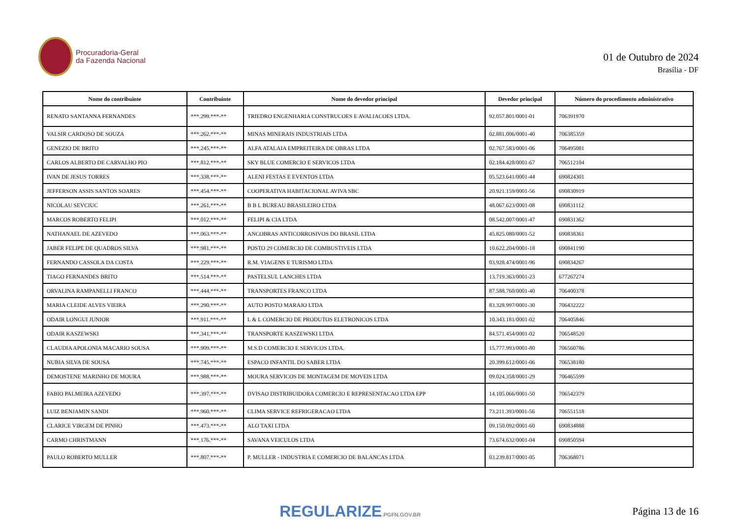Procuradoria-Geral
da Fazenda Nacional
01 de Outubro de 2024
Brasília - DF
| Nome do contribuinte | Contribuinte | Nome do devedor principal | Devedor principal | Número do procedimento administrativo |
| --- | --- | --- | --- | --- |
| RENATO SANTANNA FERNANDES | ***.299.***-** | TRIEDRO ENGENHARIA CONSTRUCOES E AVALIACOES LTDA. | 92.057.801/0001-01 | 706391970 |
| VALSIR CARDOSO DE SOUZA | ***.262.***-** | MINAS MINERAIS INDUSTRIAIS LTDA | 02.881.006/0001-40 | 706385359 |
| GENEZIO DE BRITO | ***.245.***-** | ALFA ATALAIA EMPREITEIRA DE OBRAS LTDA | 02.767.583/0001-06 | 706495081 |
| CARLOS ALBERTO DE CARVALHO PIO | ***.812.***-** | SKY BLUE COMERCIO E SERVICOS LTDA | 02.184.428/0001-67 | 706512104 |
| IVAN DE JESUS TORRES | ***.338.***-** | ALENI FESTAS E EVENTOS LTDA | 05.523.641/0001-44 | 690824301 |
| JEFFERSON ASSIS SANTOS SOARES | ***.454.***-** | COOPERATIVA HABITACIONAL AVIVA SBC | 20.921.159/0001-56 | 690830919 |
| NICOLAU SEVCIUC | ***.261.***-** | B B L BUREAU BRASILEIRO LTDA | 48.067.623/0001-08 | 690831112 |
| MARCOS ROBERTO FELIPI | ***.012.***-** | FELIPI & CIA LTDA | 08.542.007/0001-47 | 690831362 |
| NATHANAEL DE AZEVEDO | ***.063.***-** | ANCOBRAS ANTICORROSIVOS DO BRASIL LTDA | 45.825.080/0001-52 | 690838361 |
| JABER FELIPE DE QUADROS SILVA | ***.981.***-** | POSTO 29 COMERCIO DE COMBUSTIVEIS LTDA | 10.622.204/0001-18 | 690841190 |
| FERNANDO CASSOLA DA COSTA | ***.229.***-** | R.M. VIAGENS E TURISMO LTDA | 03.928.474/0001-96 | 690834267 |
| TIAGO FERNANDES BRITO | ***.514.***-** | PASTELSUL LANCHES LTDA | 13.719.363/0001-23 | 677267274 |
| ORVALINA RAMPANELLI FRANCO | ***.444.***-** | TRANSPORTES FRANCO LTDA | 87.588.760/0001-40 | 706400378 |
| MARIA CLEIDE ALVES VIEIRA | ***.290.***-** | AUTO POSTO MARAJO LTDA | 83.328.997/0001-30 | 706432222 |
| ODAIR LONGUI JUNIOR | ***.911.***-** | L & L COMERCIO DE PRODUTOS ELETRONICOS LTDA | 10.343.181/0001-02 | 706405846 |
| ODAIR KASZEWSKI | ***.341.***-** | TRANSPORTE KASZEWSKI LTDA | 84.571.454/0001-02 | 706548520 |
| CLAUDIA APOLONIA MACARIO SOUSA | ***.909.***-** | M.S.D COMERCIO E SERVICOS LTDA. | 15.777.993/0001-80 | 706560786 |
| NUBIA SILVA DE SOUSA | ***.745.***-** | ESPACO INFANTIL DO SABER LTDA | 20.399.612/0001-06 | 706538180 |
| DEMOSTENE MARINHO DE MOURA | ***.988.***-** | MOURA SERVICOS DE MONTAGEM DE MOVEIS LTDA | 09.024.358/0001-29 | 706465599 |
| FABIO PALMEIRA AZEVEDO | ***.397.***-** | DVISAO DISTRIBUIDORA COMERCIO E REPRESENTACAO LTDA EPP | 14.105.066/0001-50 | 706542379 |
| LUIZ BENJAMIN SANDI | ***.960.***-** | CLIMA SERVICE REFRIGERACAO LTDA | 73.211.393/0001-56 | 706551518 |
| CLARICE VIRGEM DE PINHO | ***.473.***-** | ALO TAXI LTDA | 09.150.092/0001-60 | 690834888 |
| CARMO CHRISTMANN | ***.176.***-** | SAVANA VEICULOS LTDA | 73.674.632/0001-04 | 690850594 |
| PAULO ROBERTO MULLER | ***.807.***-** | P. MULLER - INDUSTRIA E COMERCIO DE BALANCAS LTDA | 03.239.817/0001-05 | 706368071 |
REGULARIZE.PGFN.GOV.BR
Página 13 de 16